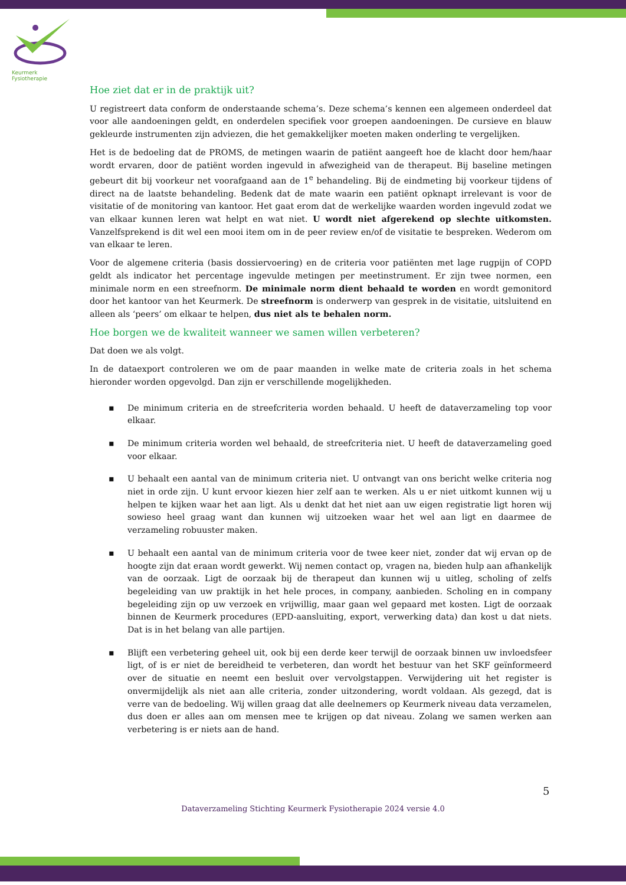Keurmerk Fysiotherapie
Hoe ziet dat er in de praktijk uit?
U registreert data conform de onderstaande schema’s. Deze schema’s kennen een algemeen onderdeel dat voor alle aandoeningen geldt, en onderdelen specifiek voor groepen aandoeningen. De cursieve en blauw gekleurde instrumenten zijn adviezen, die het gemakkelijker moeten maken onderling te vergelijken.
Het is de bedoeling dat de PROMS, de metingen waarin de patiënt aangeeft hoe de klacht door hem/haar wordt ervaren, door de patiënt worden ingevuld in afwezigheid van de therapeut. Bij baseline metingen gebeurt dit bij voorkeur net voorafgaand aan de 1<sup>e</sup> behandeling. Bij de eindmeting bij voorkeur tijdens of direct na de laatste behandeling. Bedenk dat de mate waarin een patiënt opknapt irrelevant is voor de visitatie of de monitoring van kantoor. Het gaat erom dat de werkelijke waarden worden ingevuld zodat we van elkaar kunnen leren wat helpt en wat niet. U wordt niet afgerekend op slechte uitkomsten. Vanzelfsprekend is dit wel een mooi item om in de peer review en/of de visitatie te bespreken. Wederom om van elkaar te leren.
Voor de algemene criteria (basis dossiervoering) en de criteria voor patiënten met lage rugpijn of COPD geldt als indicator het percentage ingevulde metingen per meetinstrument. Er zijn twee normen, een minimale norm en een streefnorm. De minimale norm dient behaald te worden en wordt gemonitord door het kantoor van het Keurmerk. De streefnorm is onderwerp van gesprek in de visitatie, uitsluitend en alleen als ‘peers’ om elkaar te helpen, dus niet als te behalen norm.
Hoe borgen we de kwaliteit wanneer we samen willen verbeteren?
Dat doen we als volgt.
In de dataexport controleren we om de paar maanden in welke mate de criteria zoals in het schema hieronder worden opgevolgd. Dan zijn er verschillende mogelijkheden.
▪ De minimum criteria en de streefcriteria worden behaald. U heeft de dataverzameling top voor elkaar.
▪ De minimum criteria worden wel behaald, de streefcriteria niet. U heeft de dataverzameling goed voor elkaar.
▪ U behaalt een aantal van de minimum criteria niet. U ontvangt van ons bericht welke criteria nog niet in orde zijn. U kunt ervoor kiezen hier zelf aan te werken. Als u er niet uitkomt kunnen wij u helpen te kijken waar het aan ligt. Als u denkt dat het niet aan uw eigen registratie ligt horen wij sowieso heel graag want dan kunnen wij uitzoeken waar het wel aan ligt en daarmee de verzameling robuuster maken.
▪ U behaalt een aantal van de minimum criteria voor de twee keer niet, zonder dat wij ervan op de hoogte zijn dat eraan wordt gewerkt. Wij nemen contact op, vragen na, bieden hulp aan afhankelijk van de oorzaak. Ligt de oorzaak bij de therapeut dan kunnen wij u uitleg, scholing of zelfs begeleiding van uw praktijk in het hele proces, in company, aanbieden. Scholing en in company begeleiding zijn op uw verzoek en vrijwillig, maar gaan wel gepaard met kosten. Ligt de oorzaak binnen de Keurmerk procedures (EPD-aansluiting, export, verwerking data) dan kost u dat niets. Dat is in het belang van alle partijen.
▪ Blijft een verbetering geheel uit, ook bij een derde keer terwijl de oorzaak binnen uw invloedsfeer ligt, of is er niet de bereidheid te verbeteren, dan wordt het bestuur van het SKF geïnformeerd over de situatie en neemt een besluit over vervolgstappen. Verwijdering uit het register is onvermijdelijk als niet aan alle criteria, zonder uitzondering, wordt voldaan. Als gezegd, dat is verre van de bedoeling. Wij willen graag dat alle deelnemers op Keurmerk niveau data verzamelen, dus doen er alles aan om mensen mee te krijgen op dat niveau. Zolang we samen werken aan verbetering is er niets aan de hand.
5
Dataverzameling Stichting Keurmerk Fysiotherapie 2024 versie 4.0